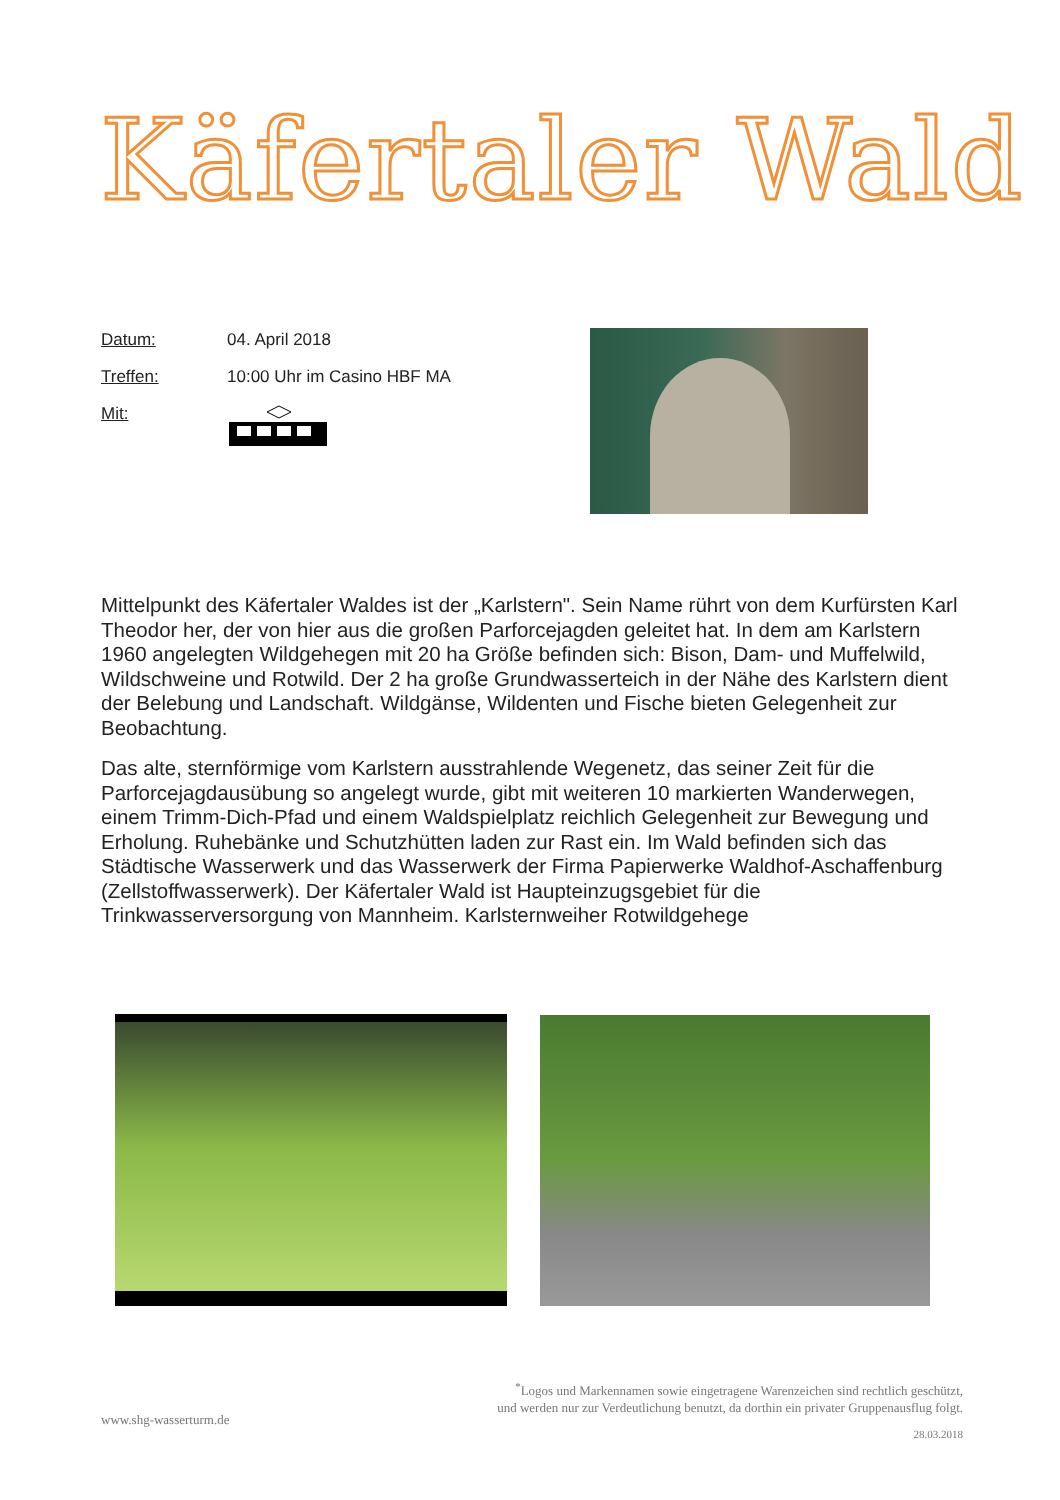Käfertaler Wald
Datum: 04. April 2018
Treffen: 10:00 Uhr im Casino HBF MA
Mit:
Mittelpunkt des Käfertaler Waldes ist der „Karlstern". Sein Name rührt von dem Kurfürsten Karl Theodor her, der von hier aus die großen Parforcejagden geleitet hat. In dem am Karlstern 1960 angelegten Wildgehegen mit 20 ha Größe befinden sich: Bison, Dam- und Muffelwild, Wildschweine und Rotwild. Der 2 ha große Grundwasserteich in der Nähe des Karlstern dient der Belebung und Landschaft. Wildgänse, Wildenten und Fische bieten Gelegenheit zur Beobachtung.
Das alte, sternförmige vom Karlstern ausstrahlende Wegenetz, das seiner Zeit für die Parforcejagdausübung so angelegt wurde, gibt mit weiteren 10 markierten Wanderwegen, einem Trimm-Dich-Pfad und einem Waldspielplatz reichlich Gelegenheit zur Bewegung und Erholung. Ruhebänke und Schutzhütten laden zur Rast ein. Im Wald befinden sich das Städtische Wasserwerk und das Wasserwerk der Firma Papierwerke Waldhof-Aschaffenburg (Zellstoffwasserwerk). Der Käfertaler Wald ist Haupteinzugsgebiet für die Trinkwasserversorgung von Mannheim. Karlsternweiher Rotwildgehege
<sup>*</sup> Logos und Markennamen sowie eingetragene Warenzeichen sind rechtlich geschützt,
und werden nur zur Verdeutlichung benutzt, da dorthin ein privater Gruppenausflug folgt.
www.shg-wasserturm.de
28.03.2018